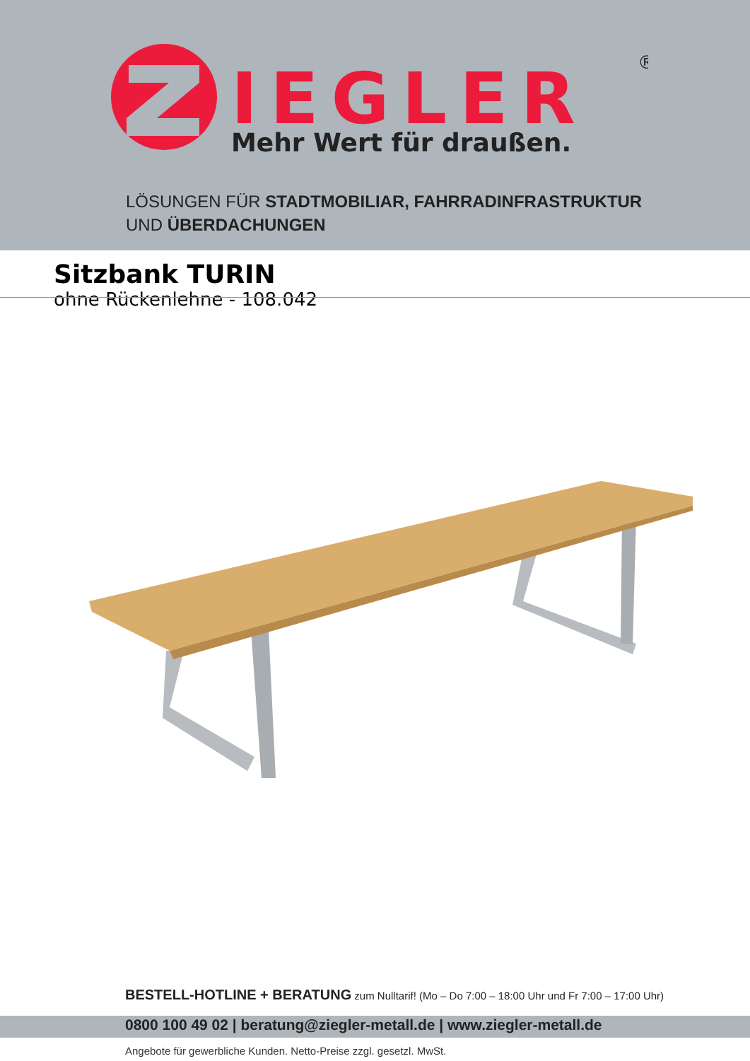IEGLER
®
Mehr Wert für draußen.
LÖSUNGEN FÜR STADTMOBILIAR, FAHRRADINFRASTRUKTUR
UND ÜBERDACHUNGEN
Sitzbank TURIN
ohne Rückenlehne - 108.042
BESTELL-HOTLINE + BERATUNG zum Nulltarif! (Mo – Do 7:00 – 18:00 Uhr und Fr 7:00 – 17:00 Uhr)
0800 100 49 02 | beratung@ziegler-metall.de | www.ziegler-metall.de
Angebote für gewerbliche Kunden. Netto-Preise zzgl. gesetzl. MwSt.